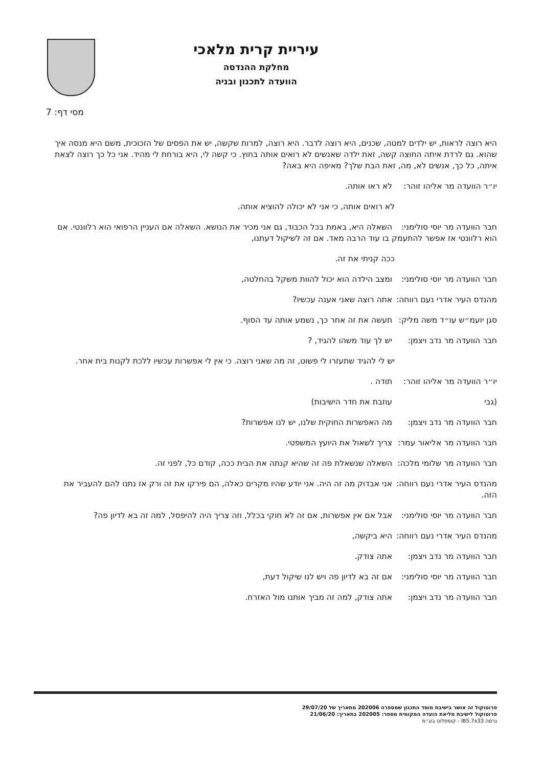עיריית קרית מלאכי
מחלקת ההנדסה
הוועדה לתכנון ובניה
מסי דף: 7
היא רוצה לראות, יש ילדים למטה, שכנים, היא רוצה לדבר. היא רוצה, למרות שקשה, יש את הפסים של הזכוכית, משם היא מנסה איך שהוא. גם לרדת איתה החוצה קשה, זאת ילדה שאנשים לא רואים אותה בחוץ. כי קשה לי, היא בורחת לי מהיד. אני כל כך רוצה לצאת איתה, כל כך, אנשים לא, מה, זאת הבת שלך? מאיפה היא באה?
יו״ר הוועדה מר אליהו זוהר: לא ראו אותה.
לא רואים אותה, כי אני לא יכולה להוציא אותה.
חבר הוועדה מר יוסי סולימני: השאלה היא, באמת בכל הכבוד, גם אני מכיר את הנושא. השאלה אם העניין הרפואי הוא רלוונטי. אם הוא רלוונטי אז אפשר להתעמק בו עוד הרבה מאד. אם זה לשיקול דעתנו,
ככה קניתי את זה.
חבר הוועדה מר יוסי סולימני: ומצב הילדה הוא יכול להוות משקל בהחלטה,
מהנדס העיר אדרי נעם רווחה: אתה רוצה שאני אענה עכשיו?
סגן יועמ״ש עו״ד משה מליק: תעשה את זה אחר כך, נשמע אותה עד הסוף.
חבר הוועדה מר נדב ויצמן: יש לך עוד משהו להגיד, ?
יש לי להגיד שתעזרו לי פשוט, זה מה שאני רוצה. כי אין לי אפשרות עכשיו ללכת לקנות בית אחר.
יו״ר הוועדה מר אליהו זוהר: תודה .
(גבי עוזבת את חדר הישיבות)
חבר הוועדה מר נדב ויצמן: מה האפשרות החוקית שלנו, יש לנו אפשרות?
חבר הוועדה מר אליאור עמר: צריך לשאול את היועץ המשפטי.
חבר הוועדה מר שלומי מלכה: השאלה שנשאלת פה זה שהיא קנתה את הבית ככה, קודם כל, לפני זה.
מהנדס העיר אדרי נעם רווחה: אני אבדוק מה זה היה. אני יודע שהיו מקרים כאלה, הם פירקו את זה ורק אז נתנו להם להעביר את הזה.
חבר הוועדה מר יוסי סולימני: אבל אם אין אפשרות, אם זה לא חוקי בכלל, וזה צריך היה להיפסל, למה זה בא לדיון פה?
מהנדס העיר אדרי נעם רווחה: היא ביקשה,
חבר הוועדה מר נדב ויצמן: אתה צודק.
חבר הוועדה מר יוסי סולימני: אם זה בא לדיון פה ויש לנו שיקול דעת,
חבר הוועדה מר נדב ויצמן: אתה צודק, למה זה מביך אותנו מול האזרח.
פרוטוקול זה אושר בישיבת מוסד התכנון שמספרה 202006 מתאריך של 29/07/20
פרוטוקול לישיבת מליאת הועדה המקומית מספר: 202005 בתאריך: 21/06/20
גרסה IB5.7x33 - קומפלוט בע״מ